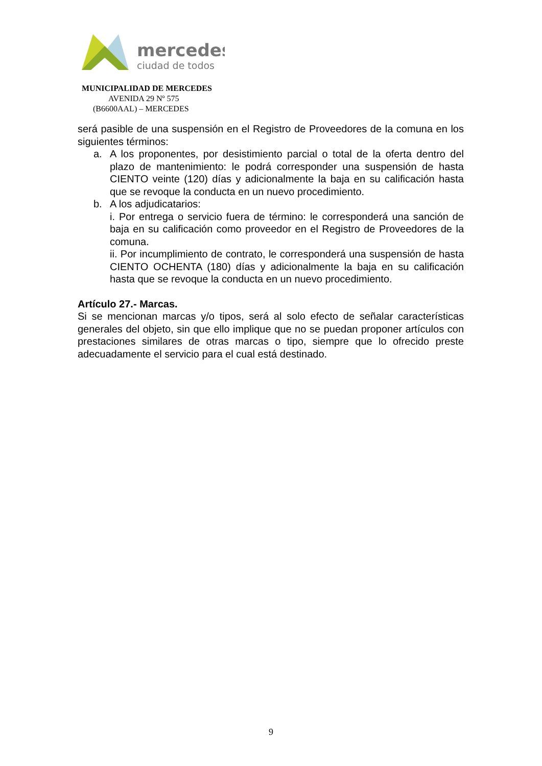mercedes
ciudad de todos
MUNICIPALIDAD DE MERCEDES
AVENIDA 29 Nº 575
(B6600AAL) – MERCEDES
será pasible de una suspensión en el Registro de Proveedores de la comuna en los siguientes términos:
a. A los proponentes, por desistimiento parcial o total de la oferta dentro del plazo de mantenimiento: le podrá corresponder una suspensión de hasta CIENTO veinte (120) días y adicionalmente la baja en su calificación hasta que se revoque la conducta en un nuevo procedimiento.
b. A los adjudicatarios:
i. Por entrega o servicio fuera de término: le corresponderá una sanción de baja en su calificación como proveedor en el Registro de Proveedores de la comuna.
ii. Por incumplimiento de contrato, le corresponderá una suspensión de hasta CIENTO OCHENTA (180) días y adicionalmente la baja en su calificación hasta que se revoque la conducta en un nuevo procedimiento.
Artículo 27.- Marcas.
Si se mencionan marcas y/o tipos, será al solo efecto de señalar características generales del objeto, sin que ello implique que no se puedan proponer artículos con prestaciones similares de otras marcas o tipo, siempre que lo ofrecido preste adecuadamente el servicio para el cual está destinado.
9